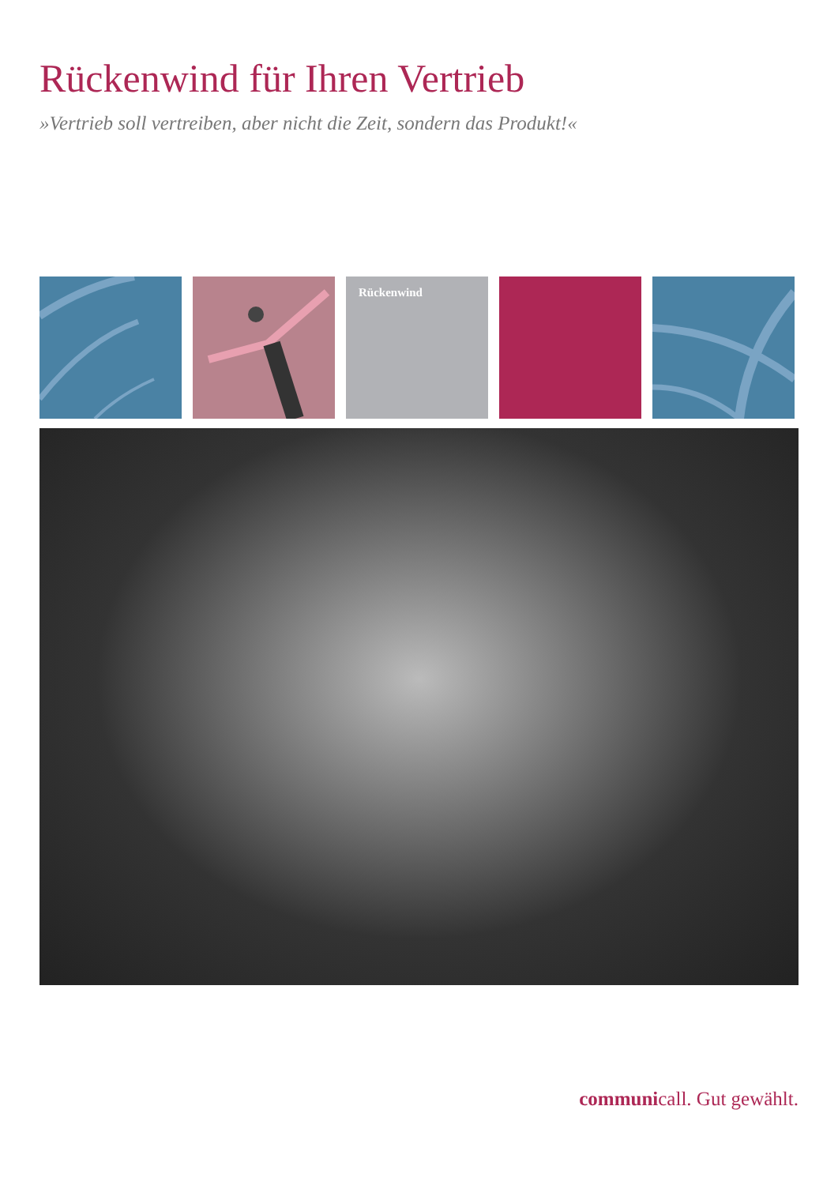Rückenwind für Ihren Vertrieb
»Vertrieb soll vertreiben, aber nicht die Zeit, sondern das Produkt!«
Rückenwind
communicall. Gut gewählt.